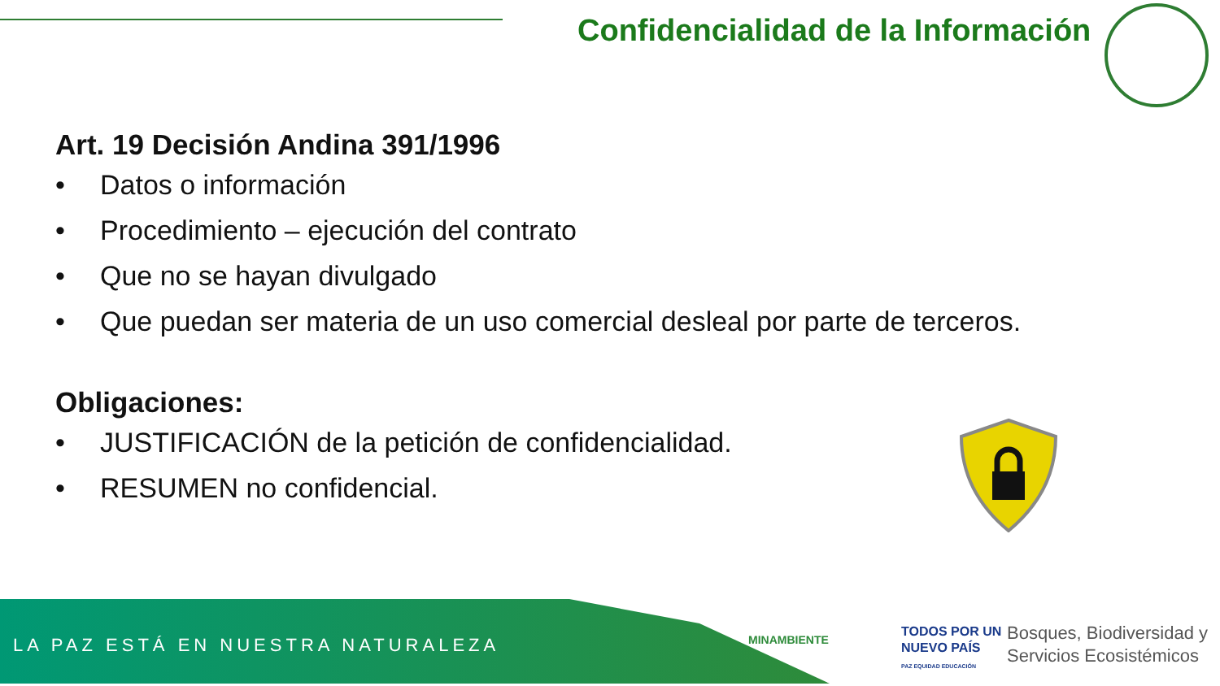Confidencialidad de la Información
Art. 19 Decisión Andina 391/1996
• Datos o información
• Procedimiento – ejecución del contrato
• Que no se hayan divulgado
• Que puedan ser materia de un uso comercial desleal por parte de terceros.
Obligaciones:
• JUSTIFICACIÓN de la petición de confidencialidad.
• RESUMEN no confidencial.
LA PAZ ESTÁ EN NUESTRA NATURALEZA
MINAMBIENTE
TODOS POR UN
NUEVO PAÍS
PAZ EQUIDAD EDUCACIÓN
Bosques, Biodiversidad y
Servicios Ecosistémicos